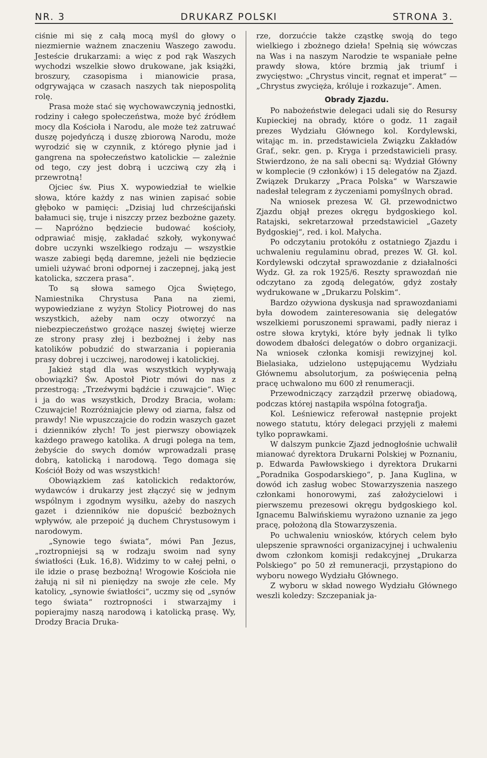NR. 3 DRUKARZ POLSKI STRONA 3.
ciśnie mi się z całą mocą myśl do głowy o niezmiernie ważnem znaczeniu Waszego zawodu. Jesteście drukarzami: a więc z pod rąk Waszych wychodzi wszelkie słowo drukowane, jak książki, broszury, czasopisma i mianowicie prasa, odgrywająca w czasach naszych tak niepospolitą rolę.
Prasa może stać się wychowawczynią jednostki, rodziny i całego społeczeństwa, może być źródłem mocy dla Kościoła i Narodu, ale może też zatruwać duszę pojedyńczą i duszę zbiorową Narodu, może wyrodzić się w czynnik, z którego płynie jad i gangrena na społeczeństwo katolickie — zależnie od tego, czy jest dobrą i uczciwą czy złą i przewrotną!
Ojciec św. Pius X. wypowiedział te wielkie słowa, które każdy z nas winien zapisać sobie głęboko w pamięci: „Dzisiaj lud chrześcijański bałamuci się, truje i niszczy przez bezbożne gazety. — Napróżno będziecie budować kościoły, odprawiać misję, zakładać szkoły, wykonywać dobre uczynki wszelkiego rodzaju — wszystkie wasze zabiegi będą daremne, jeżeli nie będziecie umieli używać broni odpornej i zaczepnej, jaką jest katolicka, szczera prasa“.
To są słowa samego Ojca Świętego, Namiestnika Chrystusa Pana na ziemi, wypowiedziane z wyżyn Stolicy Piotrowej do nas wszystkich, ażeby nam oczy otworzyć na niebezpieczeństwo grożące naszej świętej wierze ze strony prasy złej i bezbożnej i żeby nas katolików pobudzić do stwarzania i popierania prasy dobrej i uczciwej, narodowej i katolickiej.
Jakież stąd dla was wszystkich wypływają obowiązki? Św. Apostoł Piotr mówi do nas z przestrogą: „Trzeźwymi bądźcie i czuwajcie“. Więc i ja do was wszystkich, Drodzy Bracia, wołam: Czuwajcie! Rozróżniajcie plewy od ziarna, fałsz od prawdy! Nie wpuszczajcie do rodzin waszych gazet i dzienników złych! To jest pierwszy obowiązek każdego prawego katolika. A drugi polega na tem, żebyście do swych domów wprowadzali prasę dobrą, katolicką i narodową. Tego domaga się Kościół Boży od was wszystkich!
Obowiązkiem zaś katolickich redaktorów, wydawców i drukarzy jest złączyć się w jednym wspólnym i zgodnym wysiłku, ażeby do naszych gazet i dzienników nie dopuścić bezbożnych wpływów, ale przepoić ją duchem Chrystusowym i narodowym.
„Synowie tego świata“, mówi Pan Jezus, „roztropniejsi są w rodzaju swoim nad syny światłości (Łuk. 16,8). Widzimy to w całej pełni, o ile idzie o prasę bezbożną! Wrogowie Kościoła nie żałują ni sił ni pieniędzy na swoje złe cele. My katolicy, „synowie światłości“, uczmy się od „synów tego świata“ roztropności i stwarzajmy i popierajmy naszą narodową i katolicką prasę. Wy, Drodzy Bracia Druka-
rze, dorzućcie także cząstkę swoją do tego wielkiego i zbożnego dzieła! Spełnią się wówczas na Was i na naszym Narodzie te wspaniałe pełne prawdy słowa, które brzmią jak triumf i zwycięstwo: „Chrystus vincit, regnat et imperat“ — „Chrystus zwycięża, króluje i rozkazuje“. Amen.
Obrady Zjazdu.
Po nabożeństwie delegaci udali się do Resursy Kupieckiej na obrady, które o godz. 11 zagaił prezes Wydziału Głównego kol. Kordylewski, witając m. in. przedstawiciela Związku Zakładów Graf., sekr. gen. p. Kryga i przedstawicieli prasy. Stwierdzono, że na sali obecni są: Wydział Główny w komplecie (9 członków) i 15 delegatów na Zjazd. Związek Drukarzy „Praca Polska“ w Warszawie nadesłał telegram z życzeniami pomyślnych obrad.
Na wniosek prezesa W. Gł. przewodnictwo Zjazdu objął prezes okręgu bydgoskiego kol. Ratajski, sekretarzował przedstawiciel „Gazety Bydgoskiej“, red. i kol. Małycha.
Po odczytaniu protokółu z ostatniego Zjazdu i uchwaleniu regulaminu obrad, prezes W. Gł. kol. Kordylewski odczytał sprawozdanie z działalności Wydz. Gł. za rok 1925/6. Reszty sprawozdań nie odczytano za zgodą delegatów, gdyż zostały wydrukowane w „Drukarzu Polskim“.
Bardzo ożywiona dyskusja nad sprawozdaniami była dowodem zainteresowania się delegatów wszelkiemi poruszonemi sprawami, padły nieraz i ostre słowa krytyki, które były jednak li tylko dowodem dbałości delegatów o dobro organizacji. Na wniosek członka komisji rewizyjnej kol. Bielasiaka, udzielono ustępującemu Wydziału Głównemu absolutorjum, za poświęcenia pełną pracę uchwalono mu 600 zł renumeracji.
Przewodniczący zarządził przerwę obiadową, podczas której nastąpiła wspólna fotografja.
Kol. Leśniewicz referował następnie projekt nowego statutu, który delegaci przyjęli z małemi tylko poprawkami.
W dalszym punkcie Zjazd jednogłośnie uchwalił mianować dyrektora Drukarni Polskiej w Poznaniu, p. Edwarda Pawłowskiego i dyrektora Drukarni „Poradnika Gospodarskiego“, p. Jana Kuglina, w dowód ich zasług wobec Stowarzyszenia naszego członkami honorowymi, zaś założycielowi i pierwszemu prezesowi okręgu bydgoskiego kol. Ignacemu Balwińskiemu wyrażono uznanie za jego pracę, położoną dla Stowarzyszenia.
Po uchwaleniu wniosków, których celem było ulepszenie sprawności organizacyjnej i uchwaleniu dwom członkom komisji redakcyjnej „Drukarza Polskiego“ po 50 zł remuneracji, przystąpiono do wyboru nowego Wydziału Głównego.
Z wyboru w skład nowego Wydziału Głównego weszli koledzy: Szczepaniak ja-